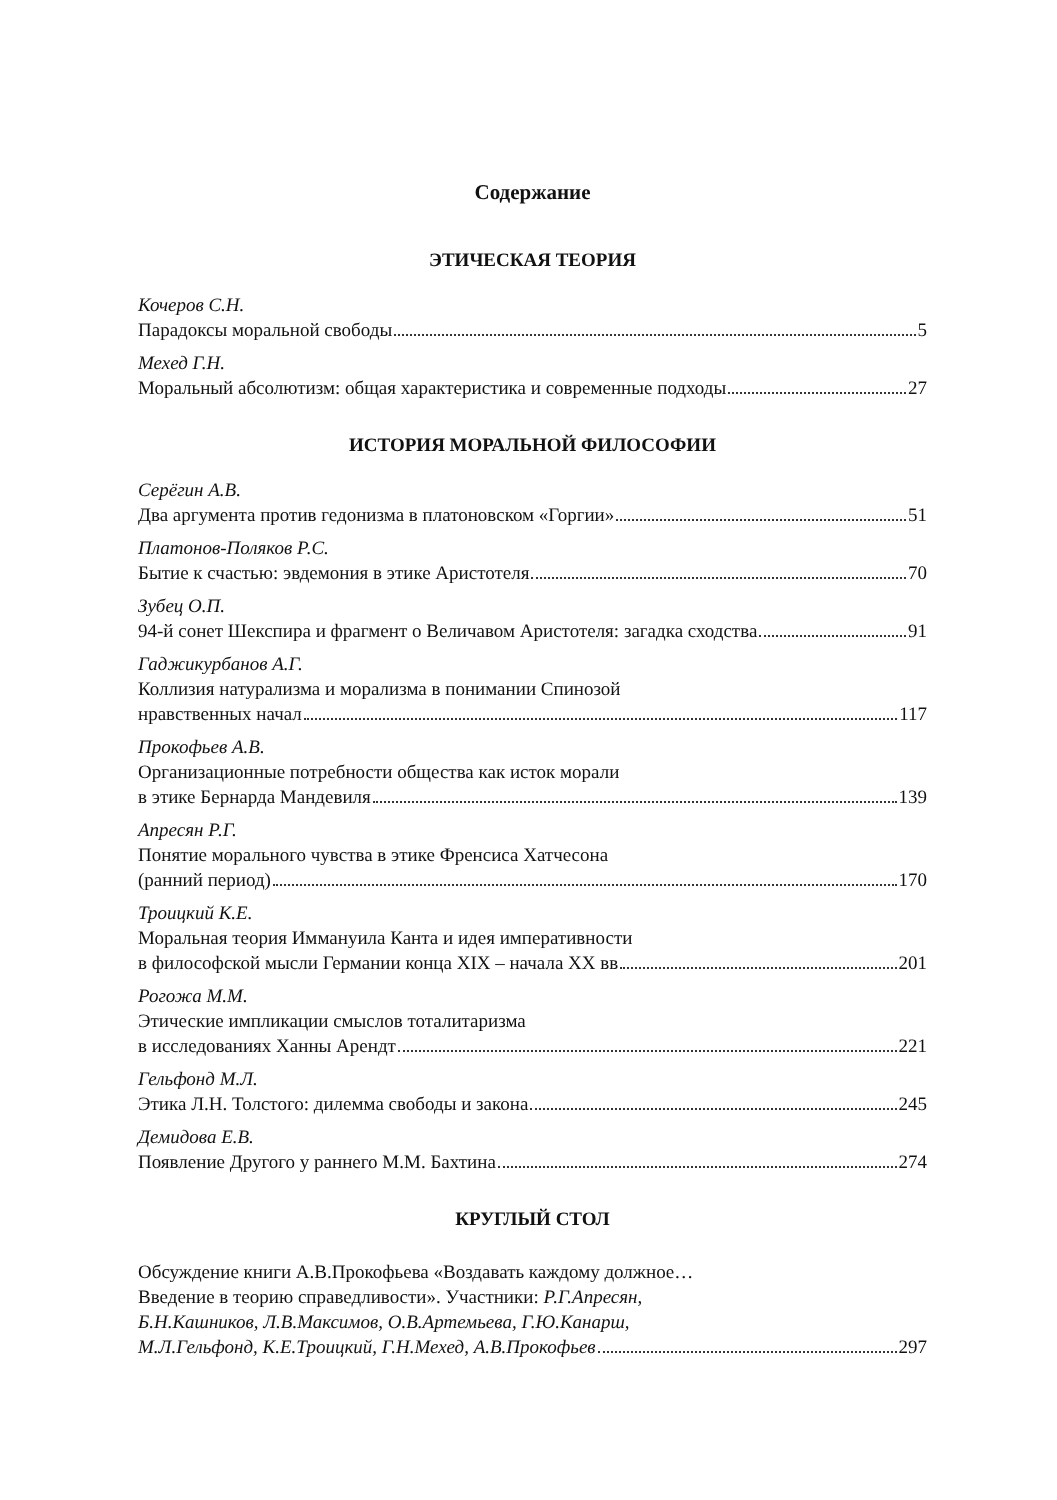Содержание
ЭТИЧЕСКАЯ ТЕОРИЯ
Кочеров С.Н.
Парадоксы моральной свободы 5
Мехед Г.Н.
Моральный абсолютизм: общая характеристика и современные подходы 27
ИСТОРИЯ МОРАЛЬНОЙ ФИЛОСОФИИ
Серёгин А.В.
Два аргумента против гедонизма в платоновском «Горгии» 51
Платонов-Поляков Р.С.
Бытие к счастью: эвдемония в этике Аристотеля 70
Зубец О.П.
94-й сонет Шекспира и фрагмент о Величавом Аристотеля: загадка сходства 91
Гаджикурбанов А.Г.
Коллизия натурализма и морализма в понимании Спинозой
нравственных начал 117
Прокофьев А.В.
Организационные потребности общества как исток морали
в этике Бернарда Мандевиля 139
Апресян Р.Г.
Понятие морального чувства в этике Френсиса Хатчесона
(ранний период) 170
Троицкий К.Е.
Моральная теория Иммануила Канта и идея императивности
в философской мысли Германии конца XIX – начала XX вв 201
Рогожа М.М.
Этические импликации смыслов тоталитаризма
в исследованиях Ханны Арендт 221
Гельфонд М.Л.
Этика Л.Н. Толстого: дилемма свободы и закона 245
Демидова Е.В.
Появление Другого у раннего М.М. Бахтина 274
КРУГЛЫЙ СТОЛ
Обсуждение книги А.В.Прокофьева «Воздавать каждому должное…
Введение в теорию справедливости». Участники: Р.Г.Апресян,
Б.Н.Кашников, Л.В.Максимов, О.В.Артемьева, Г.Ю.Канарш,
М.Л.Гельфонд, К.Е.Троицкий, Г.Н.Мехед, А.В.Прокофьев 297